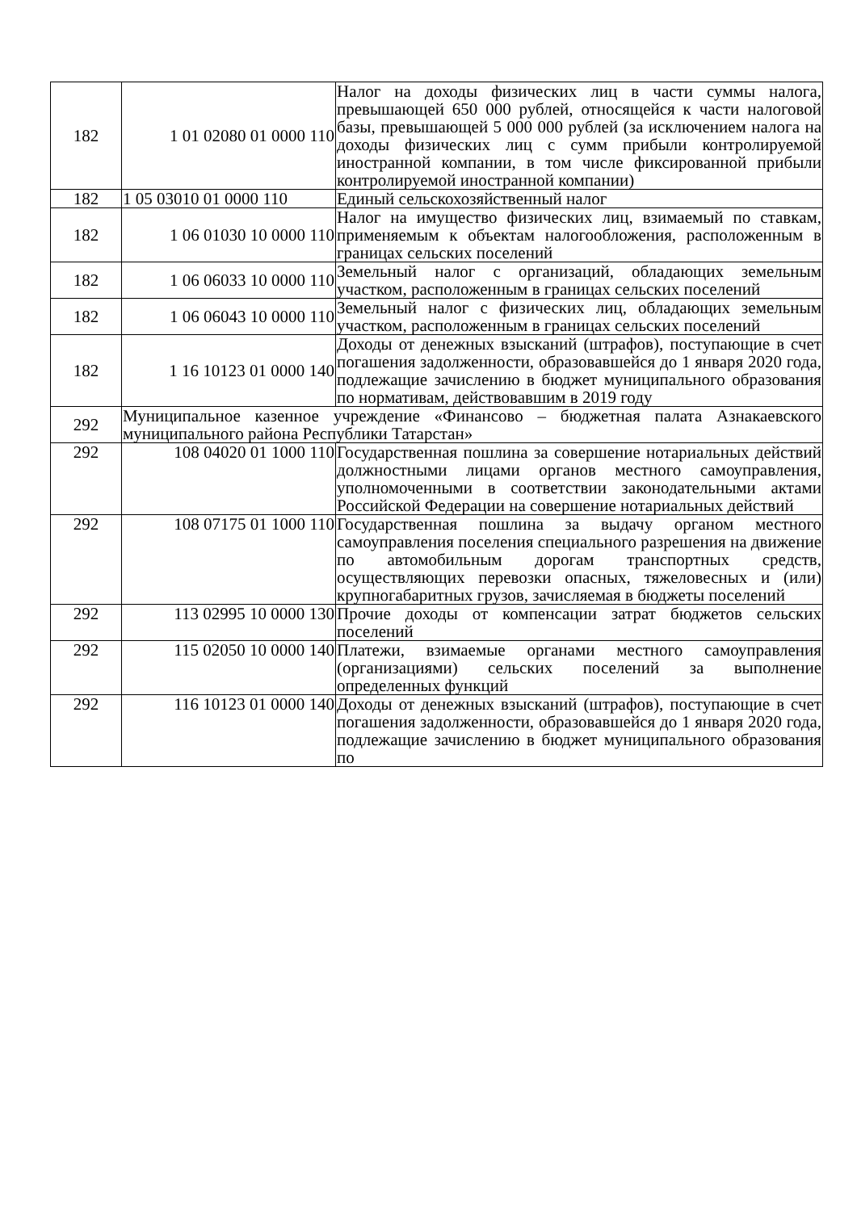| 182 | 1 01 02080 01 0000 110 | Налог на доходы физических лиц в части суммы налога, превышающей 650 000 рублей, относящейся к части налоговой базы, превышающей 5 000 000 рублей (за исключением налога на доходы физических лиц с сумм прибыли контролируемой иностранной компании, в том числе фиксированной прибыли контролируемой иностранной компании) |
| 182 | 1 05 03010 01 0000 110 | Единый сельскохозяйственный налог |
| 182 | 1 06 01030 10 0000 110 | Налог на имущество физических лиц, взимаемый по ставкам, применяемым к объектам налогообложения, расположенным в границах сельских поселений |
| 182 | 1 06 06033 10 0000 110 | Земельный налог с организаций, обладающих земельным участком, расположенным в границах сельских поселений |
| 182 | 1 06 06043 10 0000 110 | Земельный налог с физических лиц, обладающих земельным участком, расположенным в границах сельских поселений |
| 182 | 1 16 10123 01 0000 140 | Доходы от денежных взысканий (штрафов), поступающие в счет погашения задолженности, образовавшейся до 1 января 2020 года, подлежащие зачислению в бюджет муниципального образования по нормативам, действовавшим в 2019 году |
| 292 | Муниципальное казенное учреждение «Финансово – бюджетная палата Азнакаевского муниципального района Республики Татарстан» | |
| 292 | 108 04020 01 1000 110 | Государственная пошлина за совершение нотариальных действий должностными лицами органов местного самоуправления, уполномоченными в соответствии законодательными актами Российской Федерации на совершение нотариальных действий |
| 292 | 108 07175 01 1000 110 | Государственная пошлина за выдачу органом местного самоуправления поселения специального разрешения на движение по автомобильным дорогам транспортных средств, осуществляющих перевозки опасных, тяжеловесных и (или) крупногабаритных грузов, зачисляемая в бюджеты поселений |
| 292 | 113 02995 10 0000 130 | Прочие доходы от компенсации затрат бюджетов сельских поселений |
| 292 | 115 02050 10 0000 140 | Платежи, взимаемые органами местного самоуправления (организациями) сельских поселений за выполнение определенных функций |
| 292 | 116 10123 01 0000 140 | Доходы от денежных взысканий (штрафов), поступающие в счет погашения задолженности, образовавшейся до 1 января 2020 года, подлежащие зачислению в бюджет муниципального образования по |